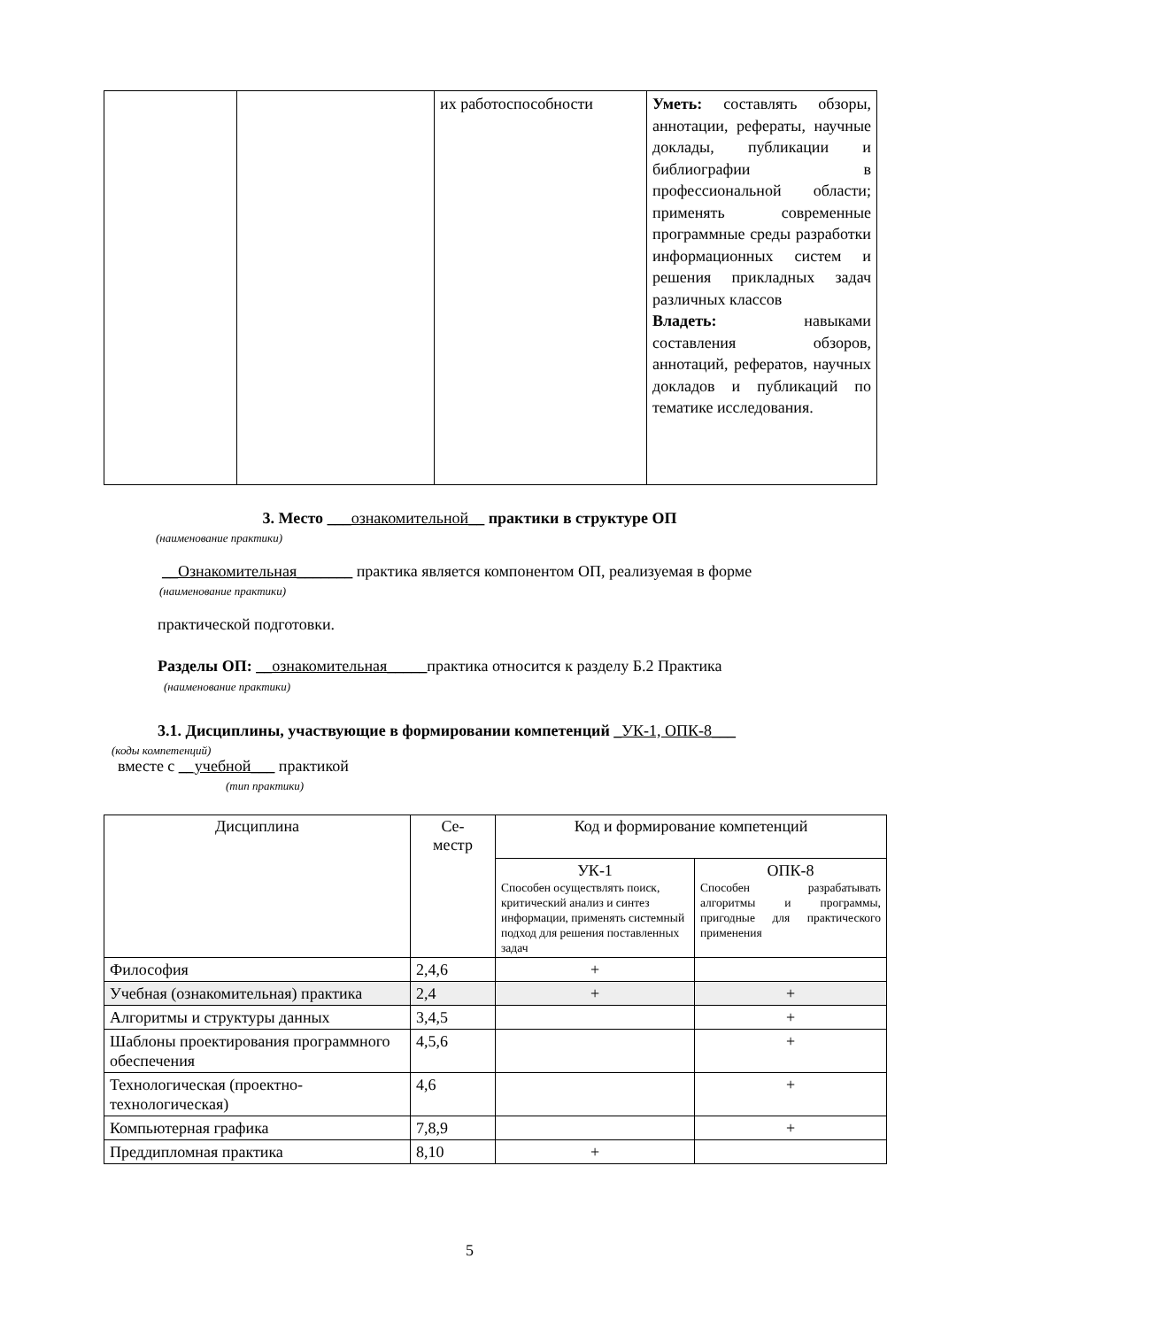| | | их работоспособности | Уметь: составлять обзоры, аннотации, рефераты, научные доклады, публикации и библиографии в профессиональной области; применять современные программные среды разработки информационных систем и решения прикладных задач различных классов Владеть: навыками составления обзоров, аннотаций, рефератов, научных докладов и публикаций по тематике исследования. |
3. Место ___ознакомительной__ практики в структуре ОП
(наименование практики)
__Ознакомительная_______ практика является компонентом ОП, реализуемая в форме
(наименование практики)
практической подготовки.
Разделы ОП: __ознакомительная_____практика относится к разделу Б.2 Практика
(наименование практики)
3.1. Дисциплины, участвующие в формировании компетенций _УК-1, ОПК-8___
(коды компетенций)
вместе с __учебной___ практикой
(тип практики)
| Дисциплина | Се- местр | Код и формирование компетенций | |
| --- | --- | --- | --- |
| | | УК-1 Способен осуществлять поиск, критический анализ и синтез информации, применять системный подход для решения поставленных задач | ОПК-8 Способен разрабатывать алгоритмы и программы, пригодные для практического применения |
| Философия | 2,4,6 | + | |
| Учебная (ознакомительная) практика | 2,4 | + | + |
| Алгоритмы и структуры данных | 3,4,5 | | + |
| Шаблоны проектирования программного обеспечения | 4,5,6 | | + |
| Технологическая (проектно-технологическая) | 4,6 | | + |
| Компьютерная графика | 7,8,9 | | + |
| Преддипломная практика | 8,10 | + | |
5